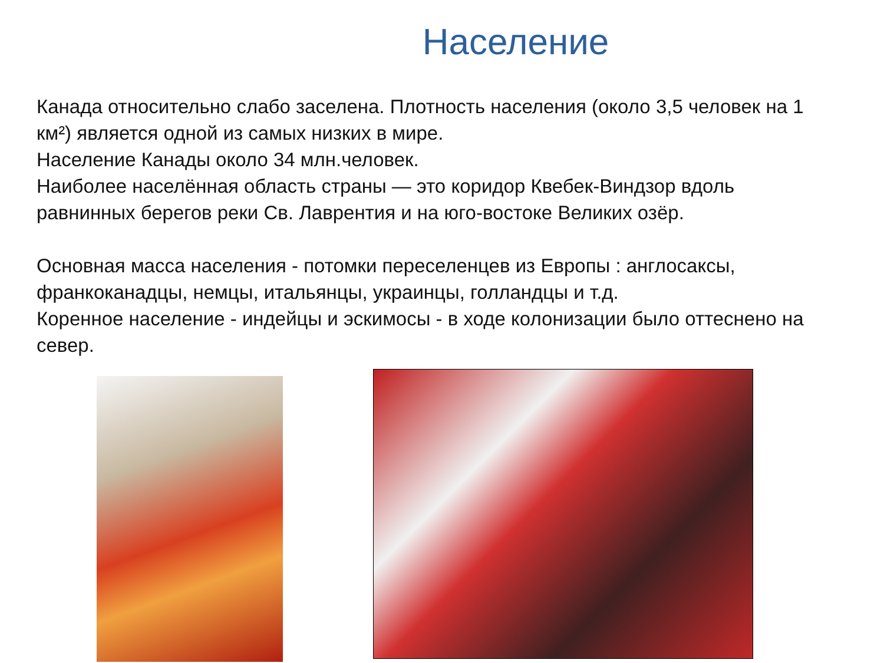Население
Канада относительно слабо заселена. Плотность населения (около 3,5 человек на 1 км²) является одной из самых низких в мире.
Население Канады около 34 млн.человек.
Наиболее населённая область страны — это коридор Квебек-Виндзор вдоль равнинных берегов реки Св. Лаврентия и на юго-востоке Великих озёр.
Основная масса населения - потомки переселенцев из Европы : англосаксы, франкоканадцы, немцы, итальянцы, украинцы, голландцы и т.д.
Коренное население - индейцы и эскимосы - в ходе колонизации было оттеснено на север.